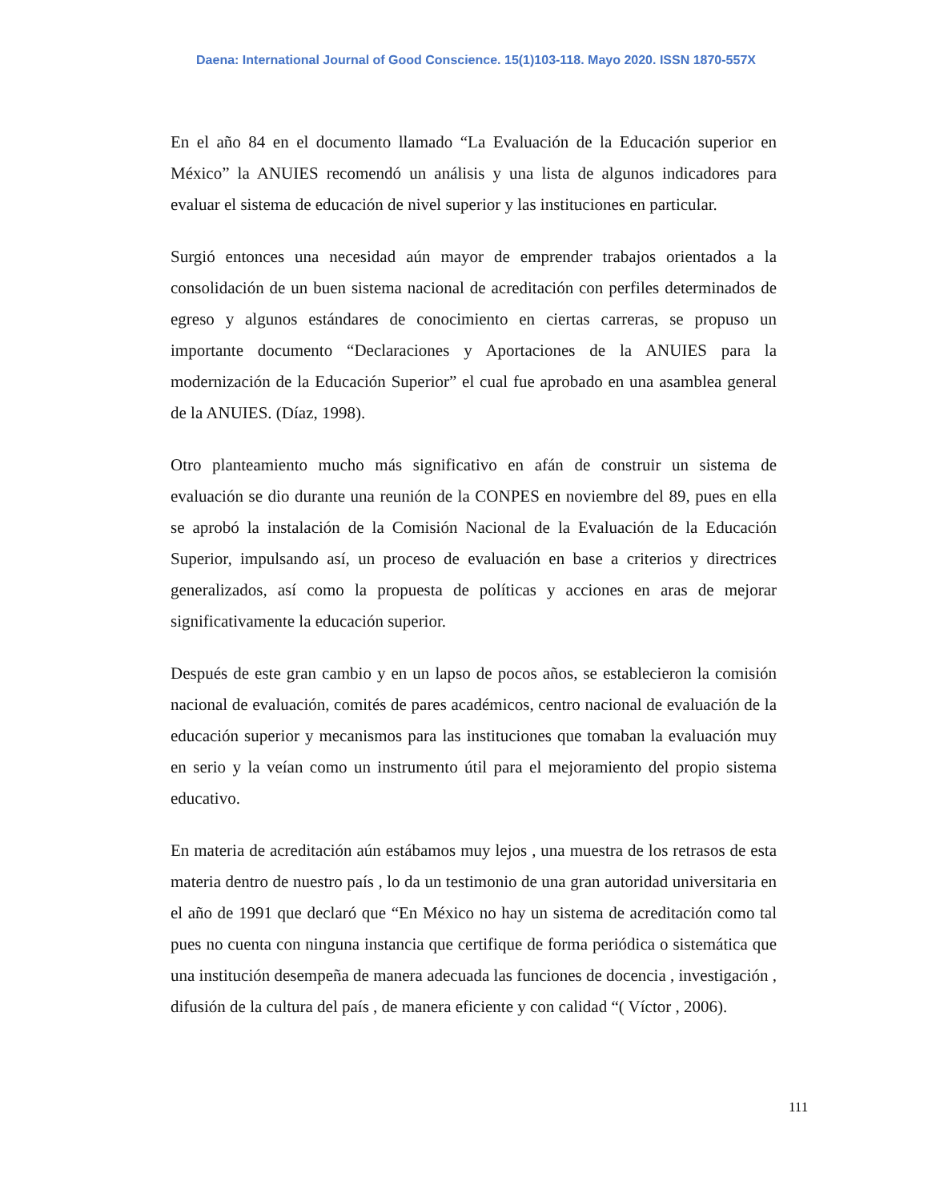Daena: International Journal of Good Conscience. 15(1)103-118. Mayo 2020. ISSN 1870-557X
En el año 84 en el documento llamado “La Evaluación de la Educación superior en México” la ANUIES recomendó un análisis y una lista de algunos indicadores para evaluar el sistema de educación de nivel superior y las instituciones en particular.
Surgió entonces una necesidad aún mayor de emprender trabajos orientados a la consolidación de un buen sistema nacional de acreditación con perfiles determinados de egreso y algunos estándares de conocimiento en ciertas carreras, se propuso un importante documento “Declaraciones y Aportaciones de la ANUIES para la modernización de la Educación Superior” el cual fue aprobado en una asamblea general de la ANUIES. (Díaz, 1998).
Otro planteamiento mucho más significativo en afán de construir un sistema de evaluación se dio durante una reunión de la CONPES en noviembre del 89, pues en ella se aprobó la instalación de la Comisión Nacional de la Evaluación de la Educación Superior, impulsando así, un proceso de evaluación en base a criterios y directrices generalizados, así como la propuesta de políticas y acciones en aras de mejorar significativamente la educación superior.
Después de este gran cambio y en un lapso de pocos años, se establecieron la comisión nacional de evaluación, comités de pares académicos, centro nacional de evaluación de la educación superior y mecanismos para las instituciones que tomaban la evaluación muy en serio y la veían como un instrumento útil para el mejoramiento del propio sistema educativo.
En materia de acreditación aún estábamos muy lejos , una muestra de los retrasos de esta materia dentro de nuestro país , lo da un testimonio de una gran autoridad universitaria en el año de 1991 que declaró que “En México no hay un sistema de acreditación como tal pues no cuenta con ninguna instancia que certifique de forma periódica o sistemática que una institución desempeña de manera adecuada las funciones de docencia , investigación , difusión de la cultura del país , de manera eficiente y con calidad “( Víctor , 2006).
111